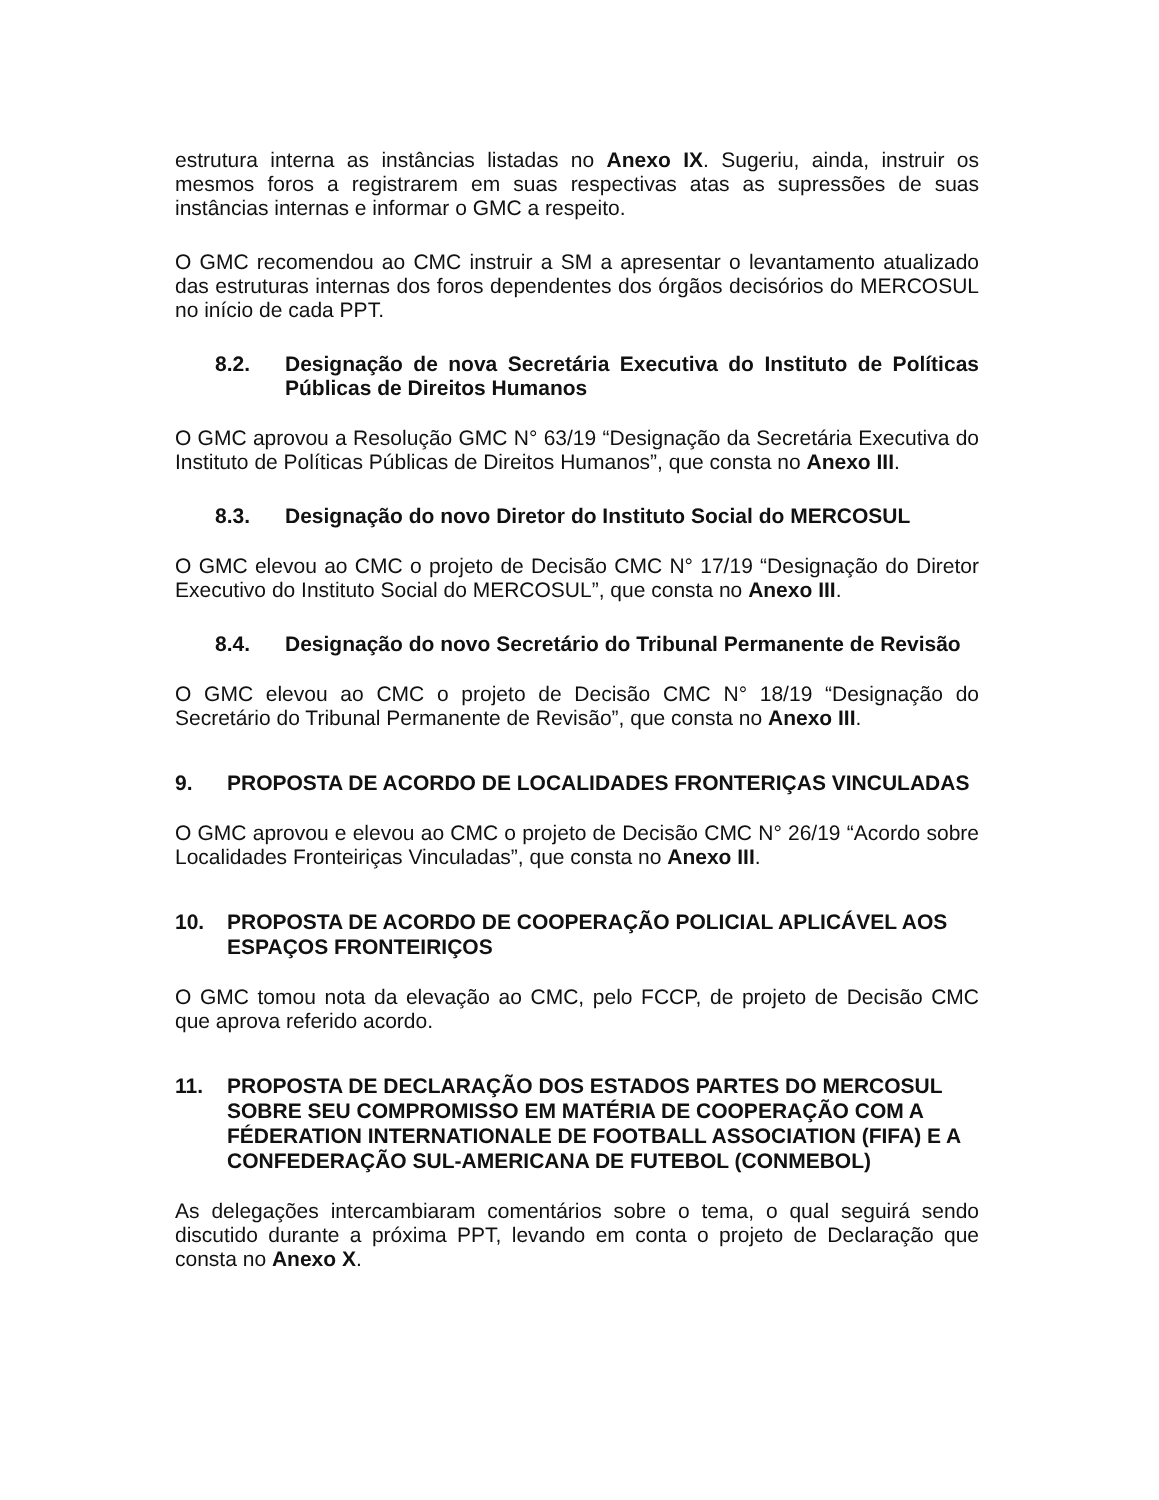estrutura interna as instâncias listadas no Anexo IX. Sugeriu, ainda, instruir os mesmos foros a registrarem em suas respectivas atas as supressões de suas instâncias internas e informar o GMC a respeito.
O GMC recomendou ao CMC instruir a SM a apresentar o levantamento atualizado das estruturas internas dos foros dependentes dos órgãos decisórios do MERCOSUL no início de cada PPT.
8.2. Designação de nova Secretária Executiva do Instituto de Políticas Públicas de Direitos Humanos
O GMC aprovou a Resolução GMC N° 63/19 “Designação da Secretária Executiva do Instituto de Políticas Públicas de Direitos Humanos”, que consta no Anexo III.
8.3. Designação do novo Diretor do Instituto Social do MERCOSUL
O GMC elevou ao CMC o projeto de Decisão CMC N° 17/19 “Designação do Diretor Executivo do Instituto Social do MERCOSUL”, que consta no Anexo III.
8.4. Designação do novo Secretário do Tribunal Permanente de Revisão
O GMC elevou ao CMC o projeto de Decisão CMC N° 18/19 “Designação do Secretário do Tribunal Permanente de Revisão”, que consta no Anexo III.
9. PROPOSTA DE ACORDO DE LOCALIDADES FRONTERIÇAS VINCULADAS
O GMC aprovou e elevou ao CMC o projeto de Decisão CMC N° 26/19 “Acordo sobre Localidades Fronteiriças Vinculadas”, que consta no Anexo III.
10. PROPOSTA DE ACORDO DE COOPERAÇÃO POLICIAL APLICÁVEL AOS ESPAÇOS FRONTEIRIÇOS
O GMC tomou nota da elevação ao CMC, pelo FCCP, de projeto de Decisão CMC que aprova referido acordo.
11. PROPOSTA DE DECLARAÇÃO DOS ESTADOS PARTES DO MERCOSUL SOBRE SEU COMPROMISSO EM MATÉRIA DE COOPERAÇÃO COM A FÉDERATION INTERNATIONALE DE FOOTBALL ASSOCIATION (FIFA) E A CONFEDERAÇÃO SUL-AMERICANA DE FUTEBOL (CONMEBOL)
As delegações intercambiaram comentários sobre o tema, o qual seguirá sendo discutido durante a próxima PPT, levando em conta o projeto de Declaração que consta no Anexo X.